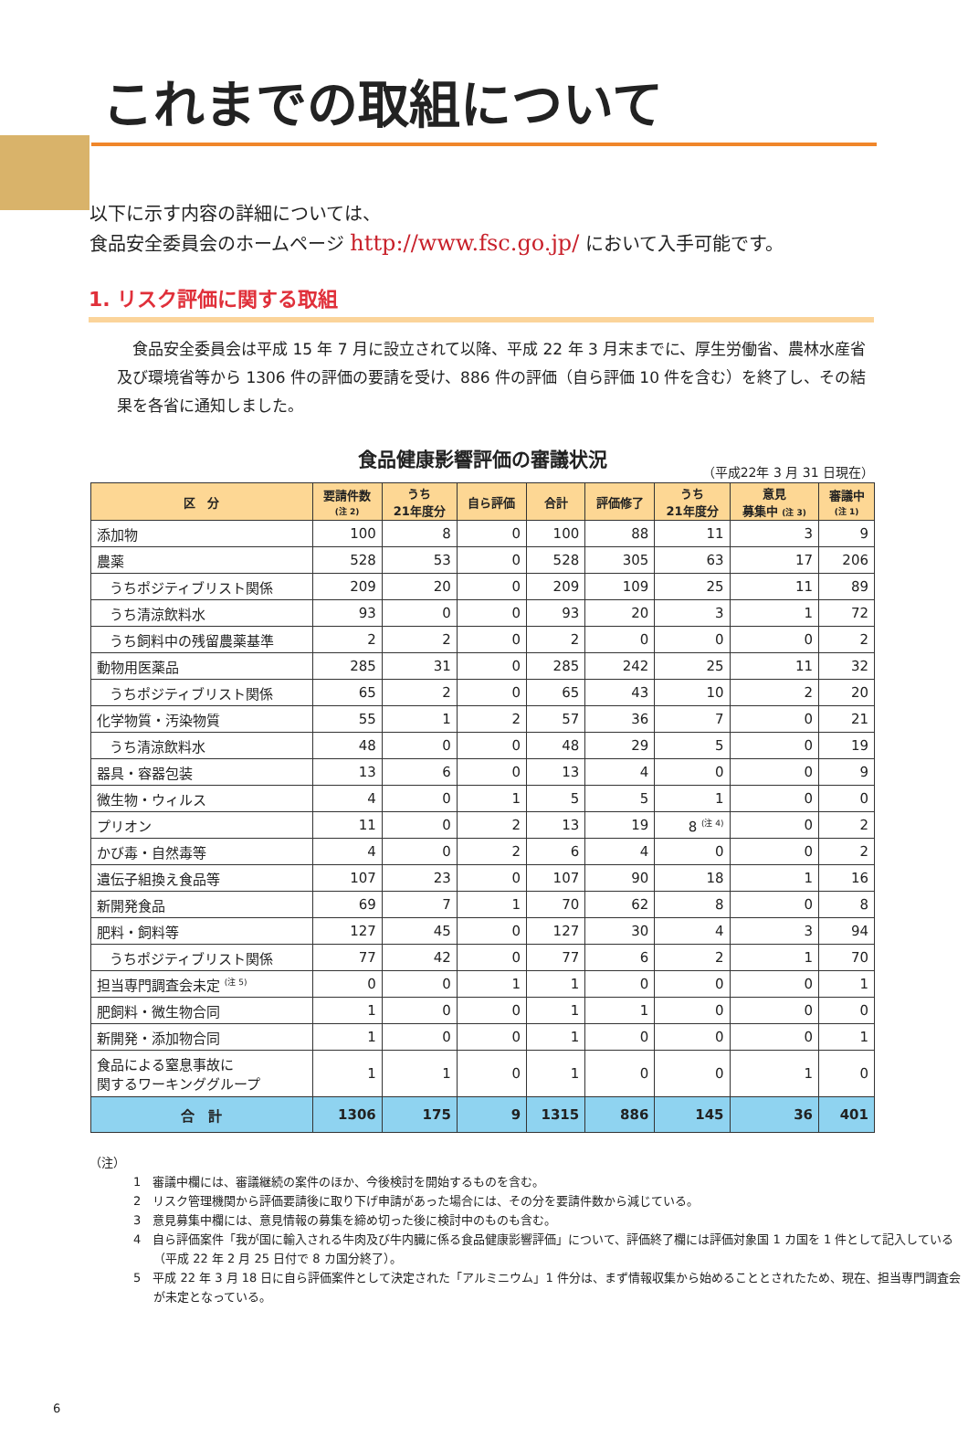これまでの取組について
以下に示す内容の詳細については、
食品安全委員会のホームページ http://www.fsc.go.jp/ において入手可能です。
1. リスク評価に関する取組
　食品安全委員会は平成 15 年 7 月に設立されて以降、平成 22 年 3 月末までに、厚生労働省、農林水産省及び環境省等から 1306 件の評価の要請を受け、886 件の評価（自ら評価 10 件を含む）を終了し、その結果を各省に通知しました。
食品健康影響評価の審議状況
（平成22年 3 月 31 日現在）
| 区 分 | 要請件数 (注 2) | うち 21年度分 | 自ら評価 | 合計 | 評価修了 | うち 21年度分 | 意見 募集中 (注 3) | 審議中 (注 1) |
| --- | --- | --- | --- | --- | --- | --- | --- | --- |
| 添加物 | 100 | 8 | 0 | 100 | 88 | 11 | 3 | 9 |
| 農薬 | 528 | 53 | 0 | 528 | 305 | 63 | 17 | 206 |
| うちポジティブリスト関係 | 209 | 20 | 0 | 209 | 109 | 25 | 11 | 89 |
| うち清涼飲料水 | 93 | 0 | 0 | 93 | 20 | 3 | 1 | 72 |
| うち飼料中の残留農薬基準 | 2 | 2 | 0 | 2 | 0 | 0 | 0 | 2 |
| 動物用医薬品 | 285 | 31 | 0 | 285 | 242 | 25 | 11 | 32 |
| うちポジティブリスト関係 | 65 | 2 | 0 | 65 | 43 | 10 | 2 | 20 |
| 化学物質・汚染物質 | 55 | 1 | 2 | 57 | 36 | 7 | 0 | 21 |
| うち清涼飲料水 | 48 | 0 | 0 | 48 | 29 | 5 | 0 | 19 |
| 器具・容器包装 | 13 | 6 | 0 | 13 | 4 | 0 | 0 | 9 |
| 微生物・ウィルス | 4 | 0 | 1 | 5 | 5 | 1 | 0 | 0 |
| プリオン | 11 | 0 | 2 | 13 | 19 | 8 <sup>(注 4)</sup> | 0 | 2 |
| かび毒・自然毒等 | 4 | 0 | 2 | 6 | 4 | 0 | 0 | 2 |
| 遺伝子組換え食品等 | 107 | 23 | 0 | 107 | 90 | 18 | 1 | 16 |
| 新開発食品 | 69 | 7 | 1 | 70 | 62 | 8 | 0 | 8 |
| 肥料・飼料等 | 127 | 45 | 0 | 127 | 30 | 4 | 3 | 94 |
| うちポジティブリスト関係 | 77 | 42 | 0 | 77 | 6 | 2 | 1 | 70 |
| 担当専門調査会未定 <sup>(注 5)</sup> | 0 | 0 | 1 | 1 | 0 | 0 | 0 | 1 |
| 肥飼料・微生物合同 | 1 | 0 | 0 | 1 | 1 | 0 | 0 | 0 |
| 新開発・添加物合同 | 1 | 0 | 0 | 1 | 0 | 0 | 0 | 1 |
| 食品による窒息事故に 関するワーキンググループ | 1 | 1 | 0 | 1 | 0 | 0 | 1 | 0 |
| 合 計 | 1306 | 175 | 9 | 1315 | 886 | 145 | 36 | 401 |
（注）
1　審議中欄には、審議継続の案件のほか、今後検討を開始するものを含む。
2　リスク管理機関から評価要請後に取り下げ申請があった場合には、その分を要請件数から減じている。
3　意見募集中欄には、意見情報の募集を締め切った後に検討中のものも含む。
4　自ら評価案件「我が国に輸入される牛肉及び牛内臓に係る食品健康影響評価」について、評価終了欄には評価対象国 1 カ国を 1 件として記入している（平成 22 年 2 月 25 日付で 8 カ国分終了）。
5　平成 22 年 3 月 18 日に自ら評価案件として決定された「アルミニウム」1 件分は、まず情報収集から始めることとされたため、現在、担当専門調査会が未定となっている。
6